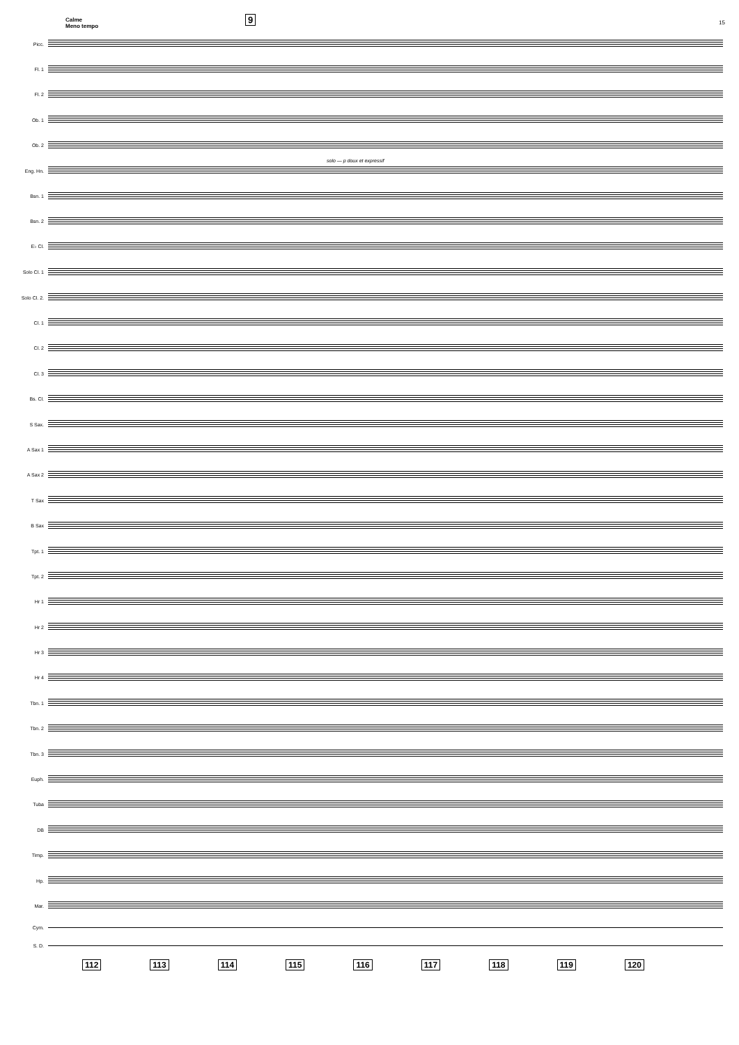Calme
Meno tempo
9 15
Picc.
Fl. 1
Fl. 2
Ob. 1
Ob. 2
Eng. Hn.
solo — p doux et expressif
Bsn. 1
Bsn. 2
E♭ Cl.
Solo Cl. 1
Solo Cl. 2.
Cl. 1
Cl. 2
Cl. 3
Bs. Cl.
S Sax.
A Sax 1
A Sax 2
T Sax
B Sax
Tpt. 1
Tpt. 2
Hr 1
Hr 2
Hr 3
Hr 4
Tbn. 1
Tbn. 2
Tbn. 3
Euph.
Tuba
DB
Timp.
Hp.
Mar.
Cym.
S. D.
112 113 114 115 116 117 118 119 120